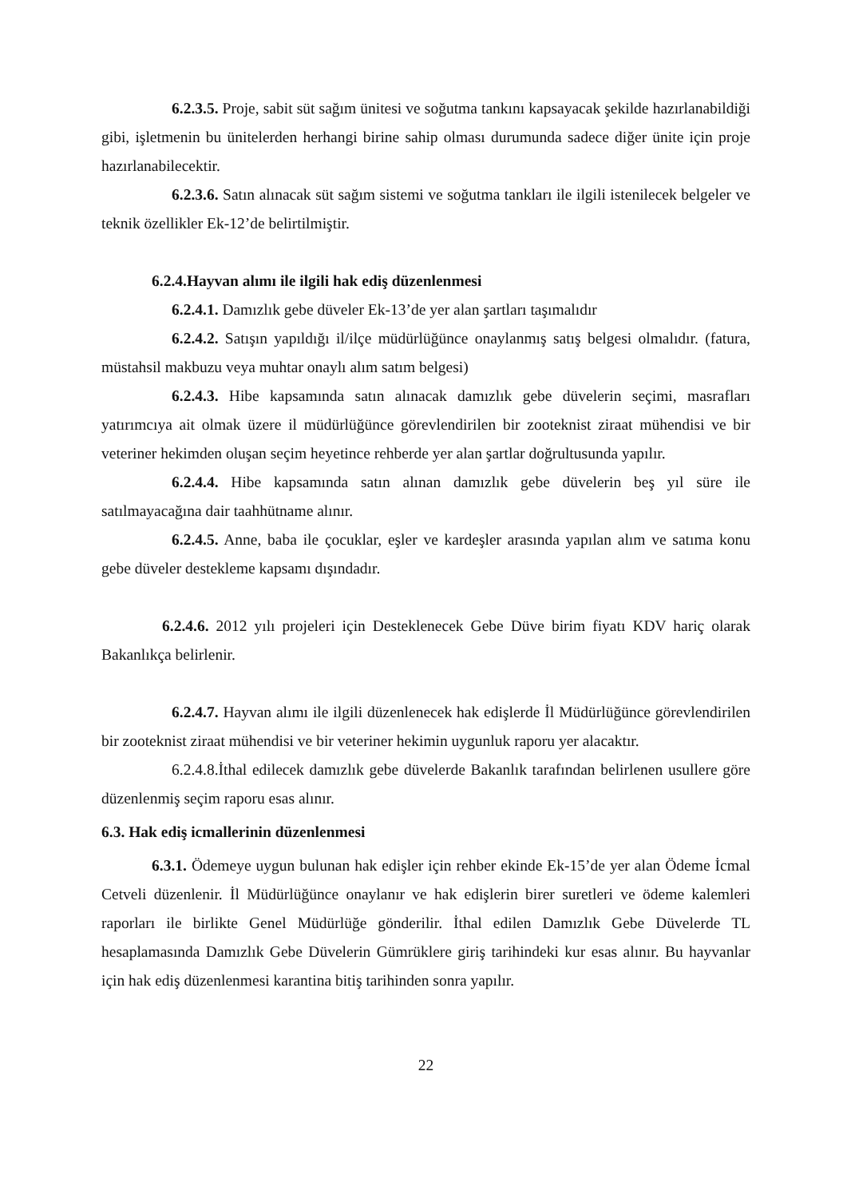6.2.3.5. Proje, sabit süt sağım ünitesi ve soğutma tankını kapsayacak şekilde hazırlanabildiği gibi, işletmenin bu ünitelerden herhangi birine sahip olması durumunda sadece diğer ünite için proje hazırlanabilecektir.
6.2.3.6. Satın alınacak süt sağım sistemi ve soğutma tankları ile ilgili istenilecek belgeler ve teknik özellikler Ek-12’de belirtilmiştir.
6.2.4.Hayvan alımı ile ilgili hak ediş düzenlenmesi
6.2.4.1. Damızlık gebe düveler Ek-13’de yer alan şartları taşımalıdır
6.2.4.2. Satışın yapıldığı il/ilçe müdürlüğünce onaylanmış satış belgesi olmalıdır. (fatura, müstahsil makbuzu veya muhtar onaylı alım satım belgesi)
6.2.4.3. Hibe kapsamında satın alınacak damızlık gebe düvelerin seçimi, masrafları yatırımcıya ait olmak üzere il müdürlüğünce görevlendirilen bir zooteknist ziraat mühendisi ve bir veteriner hekimden oluşan seçim heyetince rehberde yer alan şartlar doğrultusunda yapılır.
6.2.4.4. Hibe kapsamında satın alınan damızlık gebe düvelerin beş yıl süre ile satılmayacağına dair taahhütname alınır.
6.2.4.5. Anne, baba ile çocuklar, eşler ve kardeşler arasında yapılan alım ve satıma konu gebe düveler destekleme kapsamı dışındadır.
6.2.4.6. 2012 yılı projeleri için Desteklenecek Gebe Düve birim fiyatı KDV hariç olarak Bakanlıkça belirlenir.
6.2.4.7. Hayvan alımı ile ilgili düzenlenecek hak edişlerde İl Müdürlüğünce görevlendirilen bir zooteknist ziraat mühendisi ve bir veteriner hekimin uygunluk raporu yer alacaktır.
6.2.4.8.İthal edilecek damızlık gebe düvelerde Bakanlık tarafından belirlenen usullere göre düzenlenmiş seçim raporu esas alınır.
6.3. Hak ediş icmallerinin düzenlenmesi
6.3.1. Ödemeye uygun bulunan hak edişler için rehber ekinde Ek-15’de yer alan Ödeme İcmal Cetveli düzenlenir. İl Müdürlüğünce onaylanır ve hak edişlerin birer suretleri ve ödeme kalemleri raporları ile birlikte Genel Müdürlüğe gönderilir. İthal edilen Damızlık Gebe Düvelerde TL hesaplamasında Damızlık Gebe Düvelerin Gümrüklere giriş tarihindeki kur esas alınır. Bu hayvanlar için hak ediş düzenlenmesi karantina bitiş tarihinden sonra yapılır.
22